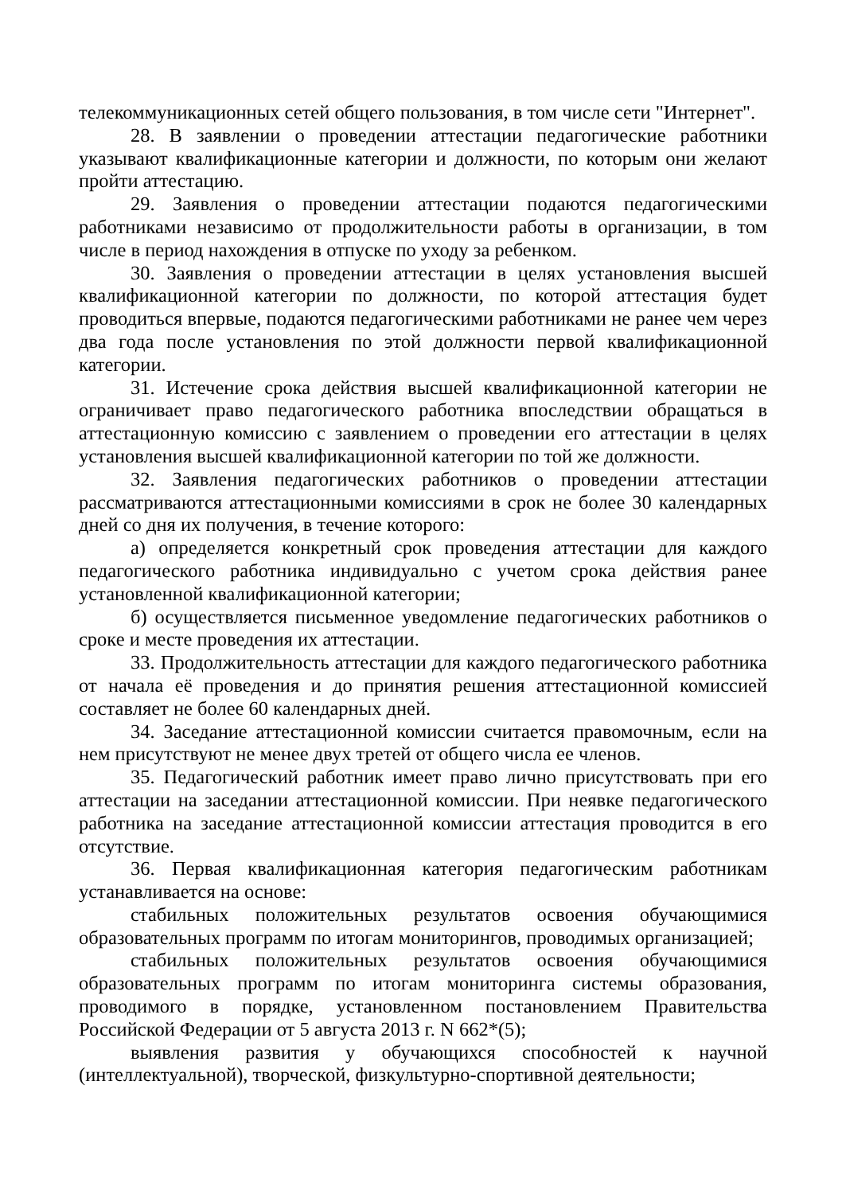телекоммуникационных сетей общего пользования, в том числе сети "Интернет".
28. В заявлении о проведении аттестации педагогические работники указывают квалификационные категории и должности, по которым они желают пройти аттестацию.
29. Заявления о проведении аттестации подаются педагогическими работниками независимо от продолжительности работы в организации, в том числе в период нахождения в отпуске по уходу за ребенком.
30. Заявления о проведении аттестации в целях установления высшей квалификационной категории по должности, по которой аттестация будет проводиться впервые, подаются педагогическими работниками не ранее чем через два года после установления по этой должности первой квалификационной категории.
31. Истечение срока действия высшей квалификационной категории не ограничивает право педагогического работника впоследствии обращаться в аттестационную комиссию с заявлением о проведении его аттестации в целях установления высшей квалификационной категории по той же должности.
32. Заявления педагогических работников о проведении аттестации рассматриваются аттестационными комиссиями в срок не более 30 календарных дней со дня их получения, в течение которого:
а) определяется конкретный срок проведения аттестации для каждого педагогического работника индивидуально с учетом срока действия ранее установленной квалификационной категории;
б) осуществляется письменное уведомление педагогических работников о сроке и месте проведения их аттестации.
33. Продолжительность аттестации для каждого педагогического работника от начала её проведения и до принятия решения аттестационной комиссией составляет не более 60 календарных дней.
34. Заседание аттестационной комиссии считается правомочным, если на нем присутствуют не менее двух третей от общего числа ее членов.
35. Педагогический работник имеет право лично присутствовать при его аттестации на заседании аттестационной комиссии. При неявке педагогического работника на заседание аттестационной комиссии аттестация проводится в его отсутствие.
36. Первая квалификационная категория педагогическим работникам устанавливается на основе:
стабильных положительных результатов освоения обучающимися образовательных программ по итогам мониторингов, проводимых организацией;
стабильных положительных результатов освоения обучающимися образовательных программ по итогам мониторинга системы образования, проводимого в порядке, установленном постановлением Правительства Российской Федерации от 5 августа 2013 г. N 662*(5);
выявления развития у обучающихся способностей к научной (интеллектуальной), творческой, физкультурно-спортивной деятельности;